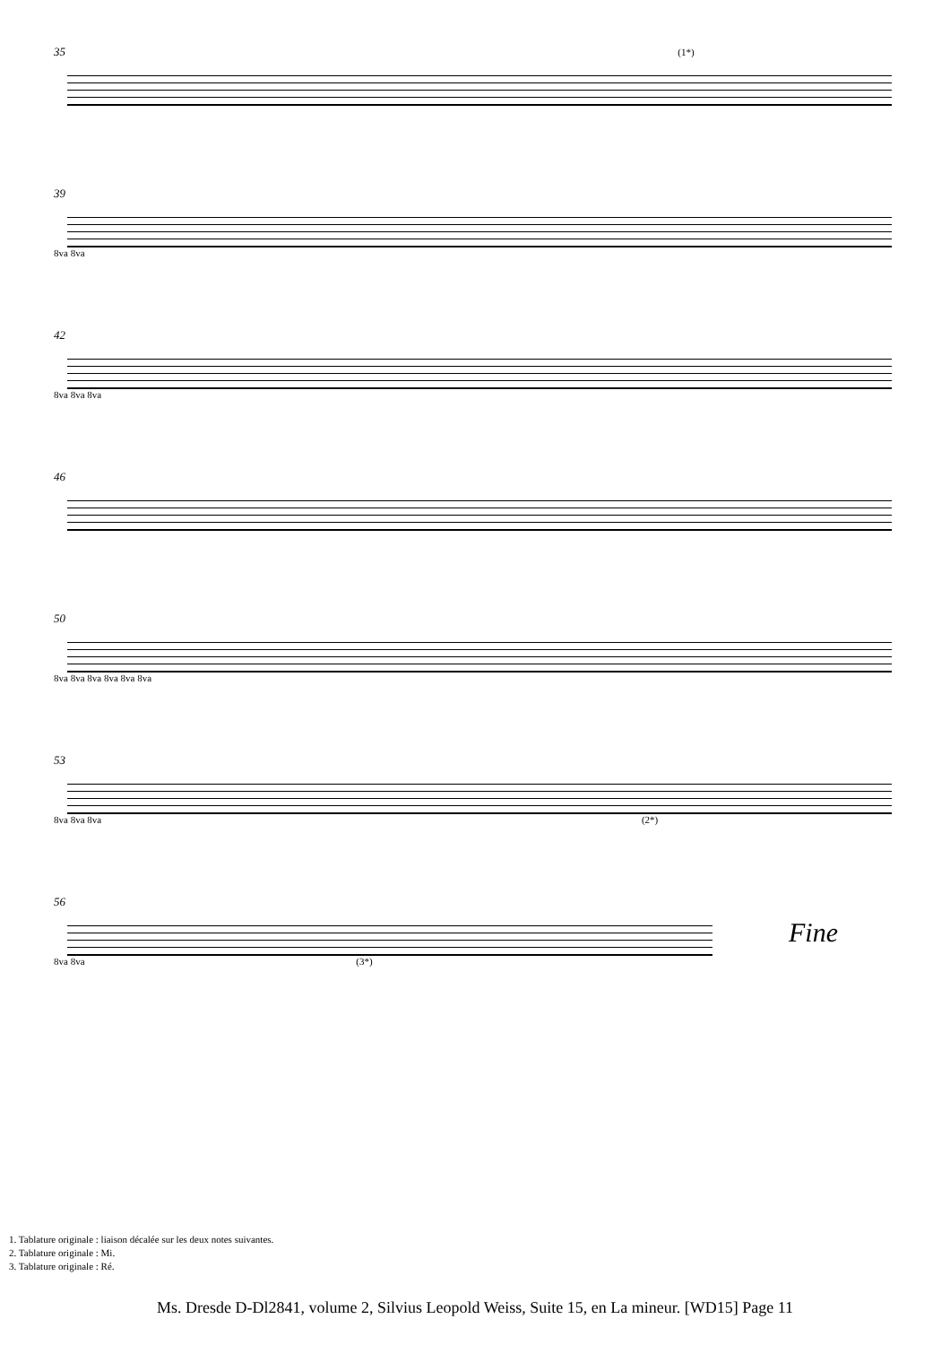35 (1*)
39
8va 8va
42
8va 8va 8va
46
50
8va 8va 8va 8va 8va 8va
53
8va 8va 8va (2*)
56
Fine
8va 8va (3*)
1. Tablature originale : liaison décalée sur les deux notes suivantes.
2. Tablature originale : Mi.
3. Tablature originale : Ré.
Ms. Dresde D-Dl2841, volume 2, Silvius Leopold Weiss, Suite 15, en La mineur. [WD15] Page 11